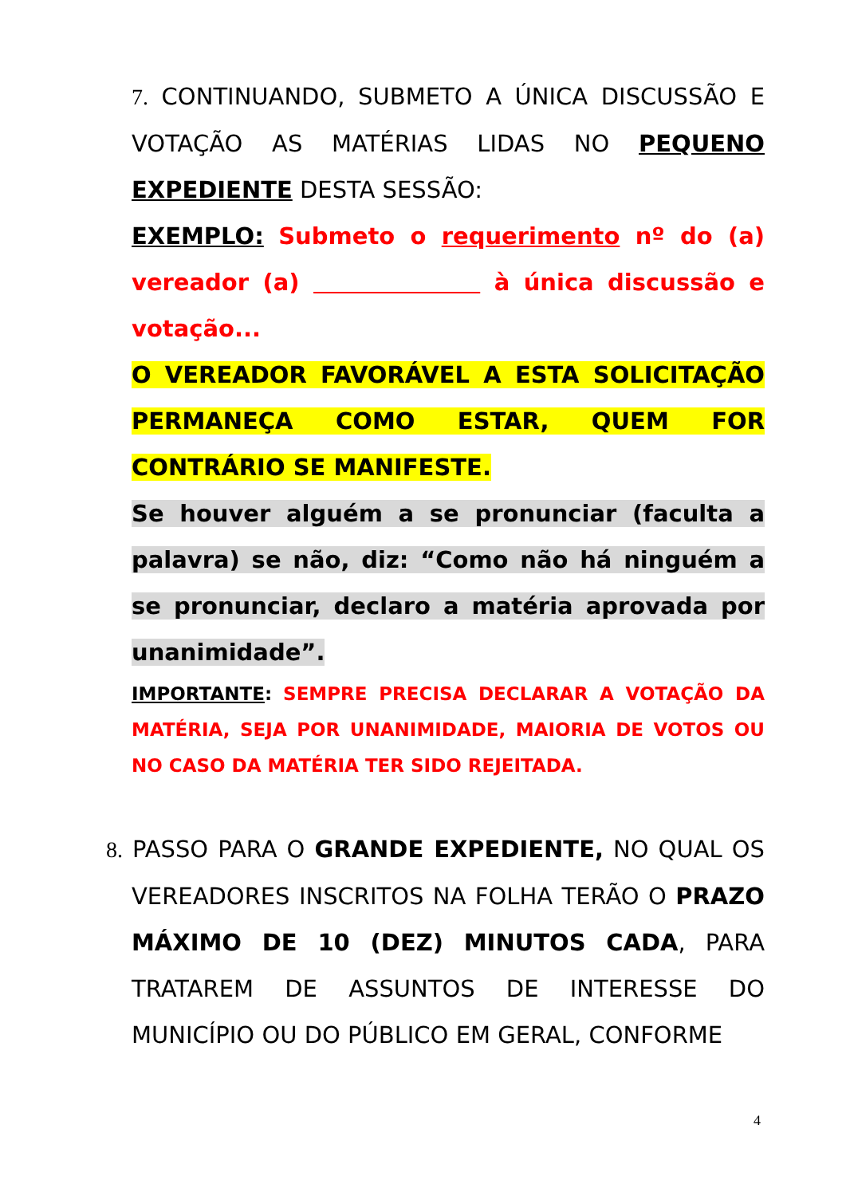7. CONTINUANDO, SUBMETO A ÚNICA DISCUSSÃO E VOTAÇÃO AS MATÉRIAS LIDAS NO PEQUENO EXPEDIENTE DESTA SESSÃO:
EXEMPLO: Submeto o requerimento nº do (a) vereador (a) à única discussão e votação...
O VEREADOR FAVORÁVEL A ESTA SOLICITAÇÃO PERMANEÇA COMO ESTAR, QUEM FOR CONTRÁRIO SE MANIFESTE.
Se houver alguém a se pronunciar (faculta a palavra) se não, diz: “Como não há ninguém a se pronunciar, declaro a matéria aprovada por unanimidade”.
IMPORTANTE: SEMPRE PRECISA DECLARAR A VOTAÇÃO DA MATÉRIA, SEJA POR UNANIMIDADE, MAIORIA DE VOTOS OU NO CASO DA MATÉRIA TER SIDO REJEITADA.
8. PASSO PARA O GRANDE EXPEDIENTE, NO QUAL OS VEREADORES INSCRITOS NA FOLHA TERÃO O PRAZO MÁXIMO DE 10 (DEZ) MINUTOS CADA, PARA TRATAREM DE ASSUNTOS DE INTERESSE DO MUNICÍPIO OU DO PÚBLICO EM GERAL, CONFORME
4